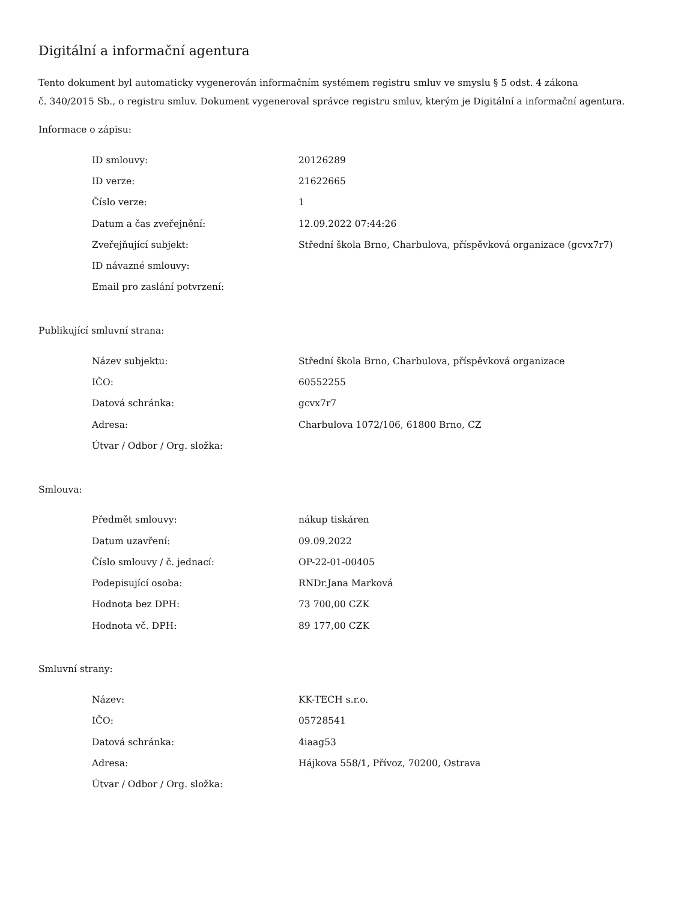Digitální a informační agentura
Tento dokument byl automaticky vygenerován informačním systémem registru smluv ve smyslu § 5 odst. 4 zákona
č. 340/2015 Sb., o registru smluv. Dokument vygeneroval správce registru smluv, kterým je Digitální a informační agentura.
Informace o zápisu:
| ID smlouvy: | 20126289 |
| ID verze: | 21622665 |
| Číslo verze: | 1 |
| Datum a čas zveřejnění: | 12.09.2022 07:44:26 |
| Zveřejňující subjekt: | Střední škola Brno, Charbulova, příspěvková organizace (gcvx7r7) |
| ID návazné smlouvy: | |
| Email pro zaslání potvrzení: | |
Publikující smluvní strana:
| Název subjektu: | Střední škola Brno, Charbulova, příspěvková organizace |
| IČO: | 60552255 |
| Datová schránka: | gcvx7r7 |
| Adresa: | Charbulova 1072/106, 61800 Brno, CZ |
| Útvar / Odbor / Org. složka: | |
Smlouva:
| Předmět smlouvy: | nákup tiskáren |
| Datum uzavření: | 09.09.2022 |
| Číslo smlouvy / č. jednací: | OP-22-01-00405 |
| Podepisující osoba: | RNDr.Jana Marková |
| Hodnota bez DPH: | 73 700,00 CZK |
| Hodnota vč. DPH: | 89 177,00 CZK |
Smluvní strany:
| Název: | KK-TECH s.r.o. |
| IČO: | 05728541 |
| Datová schránka: | 4iaag53 |
| Adresa: | Hájkova 558/1, Přívoz, 70200, Ostrava |
| Útvar / Odbor / Org. složka: | |